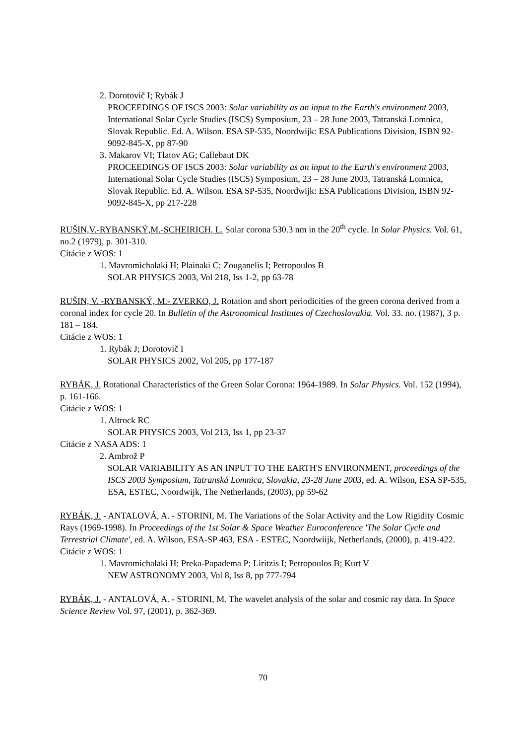2. Dorotovič I; Rybák J
PROCEEDINGS OF ISCS 2003: Solar variability as an input to the Earth's environment 2003, International Solar Cycle Studies (ISCS) Symposium, 23 – 28 June 2003, Tatranská Lomnica, Slovak Republic. Ed. A. Wilson. ESA SP-535, Noordwijk: ESA Publications Division, ISBN 92-9092-845-X, pp 87-90
3. Makarov VI; Tlatov AG; Callebaut DK
PROCEEDINGS OF ISCS 2003: Solar variability as an input to the Earth's environment 2003, International Solar Cycle Studies (ISCS) Symposium, 23 – 28 June 2003, Tatranská Lomnica, Slovak Republic. Ed. A. Wilson. ESA SP-535, Noordwijk: ESA Publications Division, ISBN 92-9092-845-X, pp 217-228
RUŠIN,V.-RYBANSKÝ,M.-SCHEIRICH, L. Solar corona 530.3 nm in the 20<sup>th</sup> cycle. In Solar Physics. Vol. 61, no.2 (1979), p. 301-310.
Citácie z WOS: 1
1. Mavromichalaki H; Plainaki C; Zouganelis I; Petropoulos B
SOLAR PHYSICS 2003, Vol 218, Iss 1-2, pp 63-78
RUŠIN, V. -RYBANSKÝ, M.- ZVERKO, J. Rotation and short periodicities of the green corona derived from a coronal index for cycle 20. In Bulletin of the Astronomical Institutes of Czechoslovakia. Vol. 33. no. (1987), 3 p. 181 – 184.
Citácie z WOS: 1
1. Rybák J; Dorotovič I
SOLAR PHYSICS 2002, Vol 205, pp 177-187
RYBÁK, J. Rotational Characteristics of the Green Solar Corona: 1964-1989. In Solar Physics. Vol. 152 (1994), p. 161-166.
Citácie z WOS: 1
1. Altrock RC
SOLAR PHYSICS 2003, Vol 213, Iss 1, pp 23-37
Citácie z NASA ADS: 1
2. Ambrož P
SOLAR VARIABILITY AS AN INPUT TO THE EARTH'S ENVIRONMENT, proceedings of the ISCS 2003 Symposium, Tatranská Lomnica, Slovakia, 23-28 June 2003, ed. A. Wilson, ESA SP-535, ESA, ESTEC, Noordwijk, The Netherlands, (2003), pp 59-62
RYBÁK, J. - ANTALOVÁ, A. - STORINI, M. The Variations of the Solar Activity and the Low Rigidity Cosmic Rays (1969-1998). In Proceedings of the 1st Solar & Space Weather Euroconference 'The Solar Cycle and Terrestrial Climate', ed. A. Wilson, ESA-SP 463, ESA - ESTEC, Noordwiijk, Netherlands, (2000), p. 419-422.
Citácie z WOS: 1
1. Mavromichalaki H; Preka-Papadema P; Liritzis I; Petropoulos B; Kurt V
NEW ASTRONOMY 2003, Vol 8, Iss 8, pp 777-794
RYBÁK, J. - ANTALOVÁ, A. - STORINI, M. The wavelet analysis of the solar and cosmic ray data. In Space Science Review Vol. 97, (2001), p. 362-369.
70